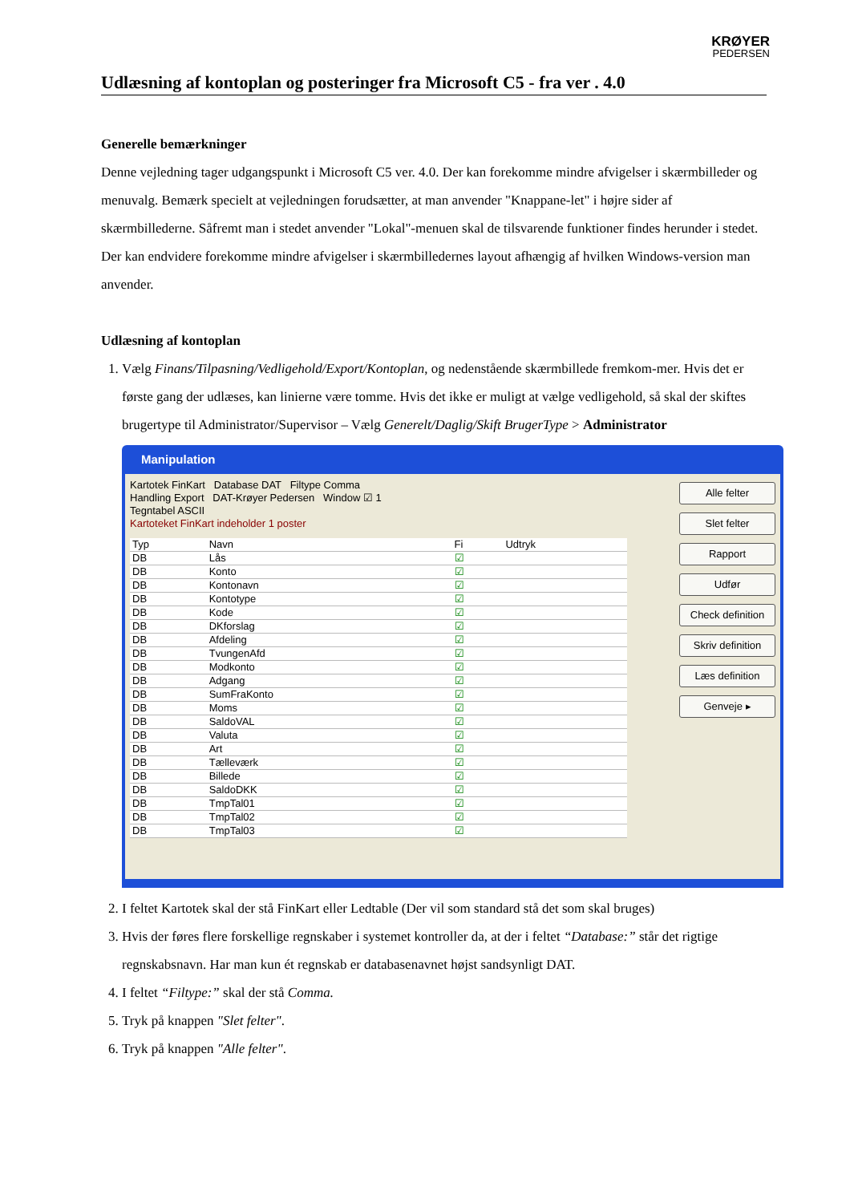KRØYER
PEDERSEN
Udlæsning af kontoplan og posteringer fra Microsoft C5 - fra ver . 4.0
Generelle bemærkninger
Denne vejledning tager udgangspunkt i Microsoft C5 ver. 4.0. Der kan forekomme mindre afvigelser i skærmbilleder og menuvalg. Bemærk specielt at vejledningen forudsætter, at man anvender "Knappane-let" i højre sider af skærmbillederne. Såfremt man i stedet anvender "Lokal"-menuen skal de tilsvarende funktioner findes herunder i stedet. Der kan endvidere forekomme mindre afvigelser i skærmbilledernes layout afhængig af hvilken Windows-version man anvender.
Udlæsning af kontoplan
1. Vælg Finans/Tilpasning/Vedligehold/Export/Kontoplan, og nedenstående skærmbillede fremkom-mer. Hvis det er første gang der udlæses, kan linierne være tomme. Hvis det ikke er muligt at vælge vedligehold, så skal der skiftes brugertype til Administrator/Supervisor – Vælg Generelt/Daglig/Skift BrugerType > Administrator
Manipulation
Kartotek FinKart Database DAT Filtype Comma
Handling Export DAT-Krøyer Pedersen Window ☑ 1
Tegntabel ASCII
Kartoteket FinKart indeholder 1 poster
| Typ | Navn | Fi | Udtryk |
| --- | --- | --- | --- |
| DB | Lås | ☑ | |
| DB | Konto | ☑ | |
| DB | Kontonavn | ☑ | |
| DB | Kontotype | ☑ | |
| DB | Kode | ☑ | |
| DB | DKforslag | ☑ | |
| DB | Afdeling | ☑ | |
| DB | TvungenAfd | ☑ | |
| DB | Modkonto | ☑ | |
| DB | Adgang | ☑ | |
| DB | SumFraKonto | ☑ | |
| DB | Moms | ☑ | |
| DB | SaldoVAL | ☑ | |
| DB | Valuta | ☑ | |
| DB | Art | ☑ | |
| DB | Tælleværk | ☑ | |
| DB | Billede | ☑ | |
| DB | SaldoDKK | ☑ | |
| DB | TmpTal01 | ☑ | |
| DB | TmpTal02 | ☑ | |
| DB | TmpTal03 | ☑ | |
Alle felter
Slet felter
Rapport
Udfør
Check definition
Skriv definition
Læs definition
Genveje ▸
2. I feltet Kartotek skal der stå FinKart eller Ledtable (Der vil som standard stå det som skal bruges)
3. Hvis der føres flere forskellige regnskaber i systemet kontroller da, at der i feltet “Database:” står det rigtige regnskabsnavn. Har man kun ét regnskab er databasenavnet højst sandsynligt DAT.
4. I feltet “Filtype:” skal der stå Comma.
5. Tryk på knappen "Slet felter".
6. Tryk på knappen "Alle felter".